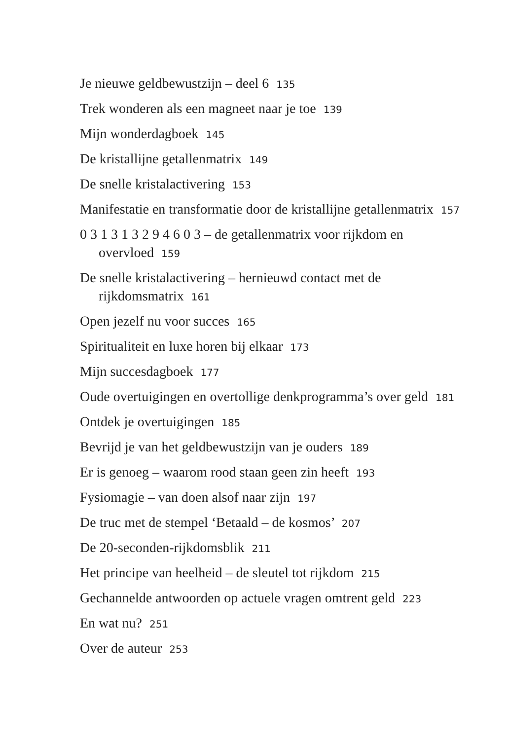Je nieuwe geldbewustzijn – deel 6 135
Trek wonderen als een magneet naar je toe 139
Mijn wonderdagboek 145
De kristallijne getallenmatrix 149
De snelle kristalactivering 153
Manifestatie en transformatie door de kristallijne getallenmatrix 157
0 3 1 3 1 3 2 9 4 6 0 3 – de getallenmatrix voor rijkdom en overvloed 159
De snelle kristalactivering – hernieuwd contact met de rijkdomsmatrix 161
Open jezelf nu voor succes 165
Spiritualiteit en luxe horen bij elkaar 173
Mijn succesdagboek 177
Oude overtuigingen en overtollige denkprogramma’s over geld 181
Ontdek je overtuigingen 185
Bevrijd je van het geldbewustzijn van je ouders 189
Er is genoeg – waarom rood staan geen zin heeft 193
Fysiomagie – van doen alsof naar zijn 197
De truc met de stempel ‘Betaald – de kosmos’ 207
De 20-seconden-rijkdomsblik 211
Het principe van heelheid – de sleutel tot rijkdom 215
Gechannelde antwoorden op actuele vragen omtrent geld 223
En wat nu? 251
Over de auteur 253